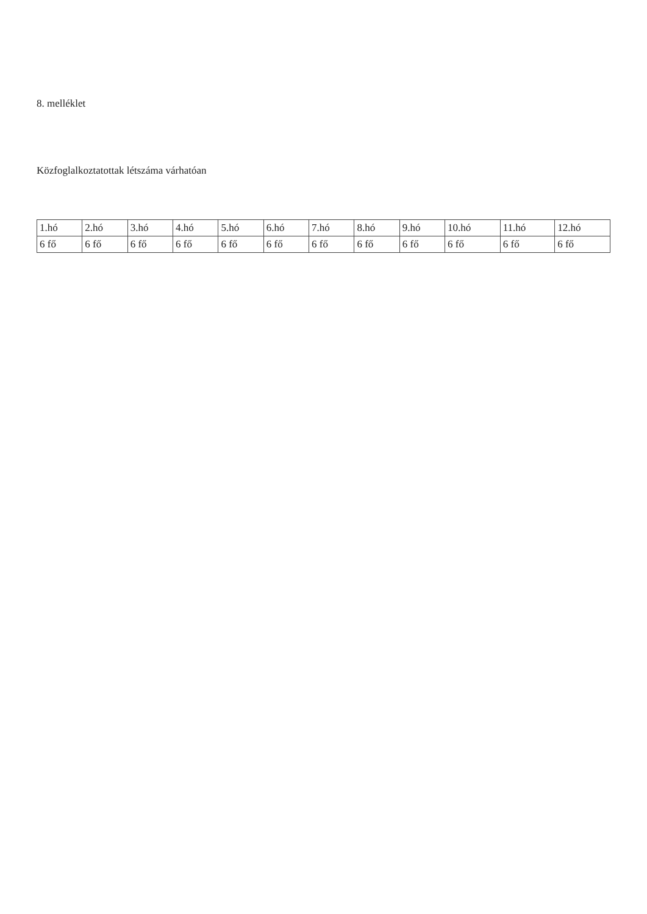8. melléklet
Közfoglalkoztatottak létszáma várhatóan
| 1.hó | 2.hó | 3.hó | 4.hó | 5.hó | 6.hó | 7.hó | 8.hó | 9.hó | 10.hó | 11.hó | 12.hó |
| --- | --- | --- | --- | --- | --- | --- | --- | --- | --- | --- | --- |
| 6 fő | 6 fő | 6 fő | 6 fő | 6 fő | 6 fő | 6 fő | 6 fő | 6 fő | 6 fő | 6 fő | 6 fő |